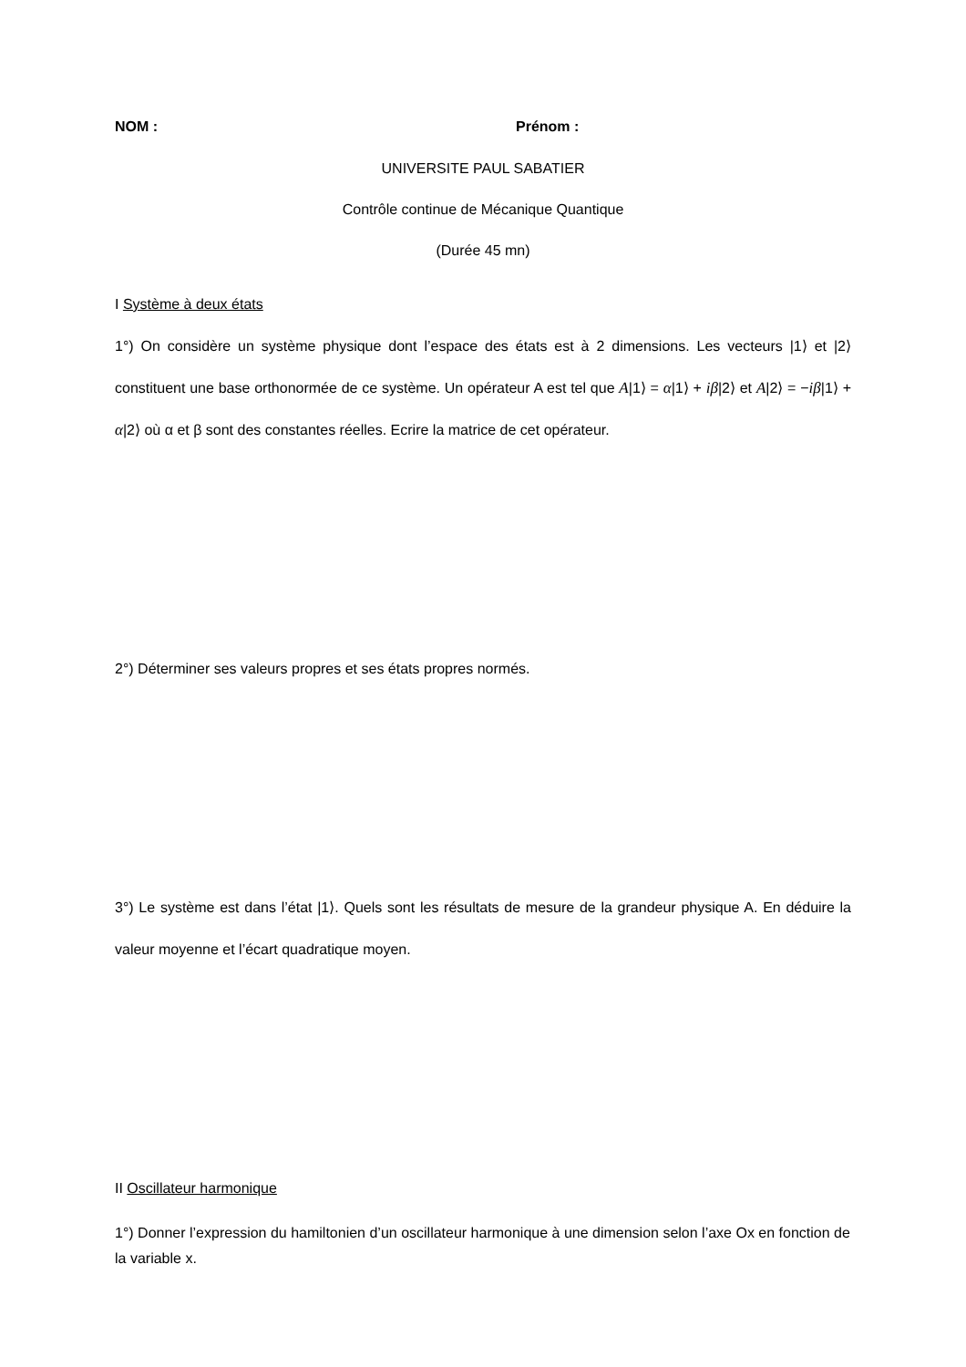NOM : Prénom :
UNIVERSITE PAUL SABATIER
Contrôle continue de Mécanique Quantique
(Durée 45 mn)
I Système à deux états
1°) On considère un système physique dont l’espace des états est à 2 dimensions. Les vecteurs |1⟩ et |2⟩ constituent une base orthonormée de ce système. Un opérateur A est tel que A|1⟩ = α|1⟩ + iβ|2⟩ et A|2⟩ = −iβ|1⟩ + α|2⟩ où α et β sont des constantes réelles. Ecrire la matrice de cet opérateur.
2°) Déterminer ses valeurs propres et ses états propres normés.
3°) Le système est dans l’état |1⟩. Quels sont les résultats de mesure de la grandeur physique A. En déduire la valeur moyenne et l’écart quadratique moyen.
II Oscillateur harmonique
1°) Donner l’expression du hamiltonien d’un oscillateur harmonique à une dimension selon l’axe Ox en fonction de la variable x.